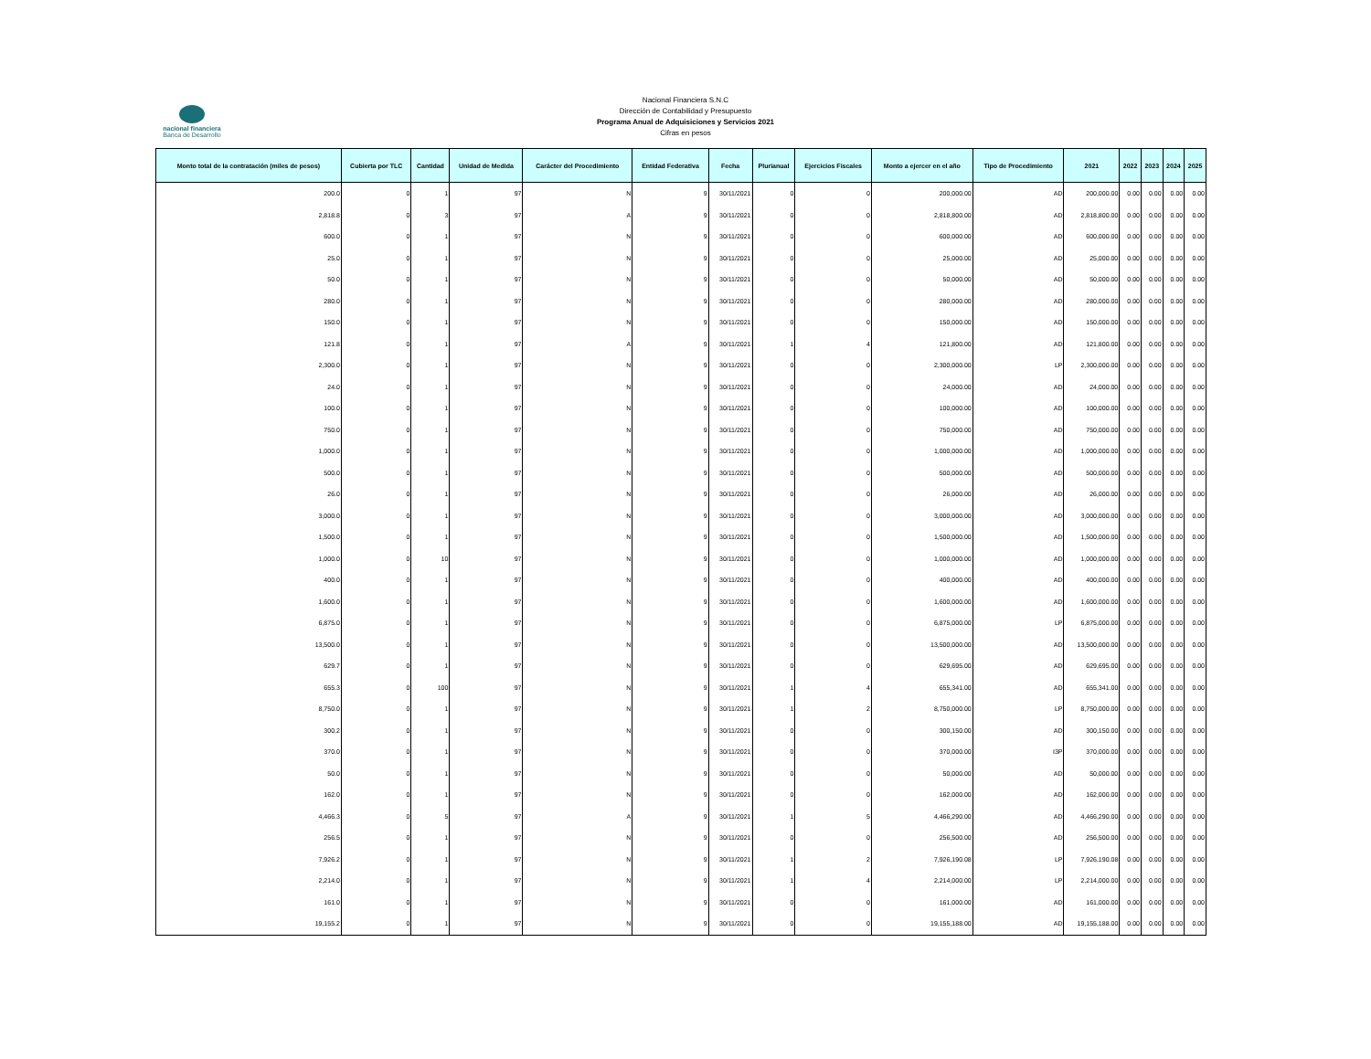nacional financiera
Banca de Desarrollo
Nacional Financiera S.N.C
Dirección de Contabilidad y Presupuesto
Programa Anual de Adquisiciones y Servicios 2021
Cifras en pesos
| Monto total de la contratación (miles de pesos) | Cubierta por TLC | Cantidad | Unidad de Medida | Carácter del Procedimiento | Entidad Federativa | Fecha | Plurianual | Ejercicios Fiscales | Monto a ejercer en el año | Tipo de Procedimiento | 2021 | 2022 | 2023 | 2024 | 2025 |
| --- | --- | --- | --- | --- | --- | --- | --- | --- | --- | --- | --- | --- | --- | --- | --- |
| 200.0 | 0 | 1 | 97 | N | 9 | 30/11/2021 | 0 | 0 | 200,000.00 | AD | 200,000.00 | 0.00 | 0.00 | 0.00 | 0.00 |
| 2,818.8 | 0 | 3 | 97 | A | 9 | 30/11/2021 | 0 | 0 | 2,818,800.00 | AD | 2,818,800.00 | 0.00 | 0.00 | 0.00 | 0.00 |
| 600.0 | 0 | 1 | 97 | N | 9 | 30/11/2021 | 0 | 0 | 600,000.00 | AD | 600,000.00 | 0.00 | 0.00 | 0.00 | 0.00 |
| 25.0 | 0 | 1 | 97 | N | 9 | 30/11/2021 | 0 | 0 | 25,000.00 | AD | 25,000.00 | 0.00 | 0.00 | 0.00 | 0.00 |
| 50.0 | 0 | 1 | 97 | N | 9 | 30/11/2021 | 0 | 0 | 50,000.00 | AD | 50,000.00 | 0.00 | 0.00 | 0.00 | 0.00 |
| 280.0 | 0 | 1 | 97 | N | 9 | 30/11/2021 | 0 | 0 | 280,000.00 | AD | 280,000.00 | 0.00 | 0.00 | 0.00 | 0.00 |
| 150.0 | 0 | 1 | 97 | N | 9 | 30/11/2021 | 0 | 0 | 150,000.00 | AD | 150,000.00 | 0.00 | 0.00 | 0.00 | 0.00 |
| 121.8 | 0 | 1 | 97 | A | 9 | 30/11/2021 | 1 | 4 | 121,800.00 | AD | 121,800.00 | 0.00 | 0.00 | 0.00 | 0.00 |
| 2,300.0 | 0 | 1 | 97 | N | 9 | 30/11/2021 | 0 | 0 | 2,300,000.00 | LP | 2,300,000.00 | 0.00 | 0.00 | 0.00 | 0.00 |
| 24.0 | 0 | 1 | 97 | N | 9 | 30/11/2021 | 0 | 0 | 24,000.00 | AD | 24,000.00 | 0.00 | 0.00 | 0.00 | 0.00 |
| 100.0 | 0 | 1 | 97 | N | 9 | 30/11/2021 | 0 | 0 | 100,000.00 | AD | 100,000.00 | 0.00 | 0.00 | 0.00 | 0.00 |
| 750.0 | 0 | 1 | 97 | N | 9 | 30/11/2021 | 0 | 0 | 750,000.00 | AD | 750,000.00 | 0.00 | 0.00 | 0.00 | 0.00 |
| 1,000.0 | 0 | 1 | 97 | N | 9 | 30/11/2021 | 0 | 0 | 1,000,000.00 | AD | 1,000,000.00 | 0.00 | 0.00 | 0.00 | 0.00 |
| 500.0 | 0 | 1 | 97 | N | 9 | 30/11/2021 | 0 | 0 | 500,000.00 | AD | 500,000.00 | 0.00 | 0.00 | 0.00 | 0.00 |
| 26.0 | 0 | 1 | 97 | N | 9 | 30/11/2021 | 0 | 0 | 26,000.00 | AD | 26,000.00 | 0.00 | 0.00 | 0.00 | 0.00 |
| 3,000.0 | 0 | 1 | 97 | N | 9 | 30/11/2021 | 0 | 0 | 3,000,000.00 | AD | 3,000,000.00 | 0.00 | 0.00 | 0.00 | 0.00 |
| 1,500.0 | 0 | 1 | 97 | N | 9 | 30/11/2021 | 0 | 0 | 1,500,000.00 | AD | 1,500,000.00 | 0.00 | 0.00 | 0.00 | 0.00 |
| 1,000.0 | 0 | 10 | 97 | N | 9 | 30/11/2021 | 0 | 0 | 1,000,000.00 | AD | 1,000,000.00 | 0.00 | 0.00 | 0.00 | 0.00 |
| 400.0 | 0 | 1 | 97 | N | 9 | 30/11/2021 | 0 | 0 | 400,000.00 | AD | 400,000.00 | 0.00 | 0.00 | 0.00 | 0.00 |
| 1,600.0 | 0 | 1 | 97 | N | 9 | 30/11/2021 | 0 | 0 | 1,600,000.00 | AD | 1,600,000.00 | 0.00 | 0.00 | 0.00 | 0.00 |
| 6,875.0 | 0 | 1 | 97 | N | 9 | 30/11/2021 | 0 | 0 | 6,875,000.00 | LP | 6,875,000.00 | 0.00 | 0.00 | 0.00 | 0.00 |
| 13,500.0 | 0 | 1 | 97 | N | 9 | 30/11/2021 | 0 | 0 | 13,500,000.00 | AD | 13,500,000.00 | 0.00 | 0.00 | 0.00 | 0.00 |
| 629.7 | 0 | 1 | 97 | N | 9 | 30/11/2021 | 0 | 0 | 629,695.00 | AD | 629,695.00 | 0.00 | 0.00 | 0.00 | 0.00 |
| 655.3 | 0 | 100 | 97 | N | 9 | 30/11/2021 | 1 | 4 | 655,341.00 | AD | 655,341.00 | 0.00 | 0.00 | 0.00 | 0.00 |
| 8,750.0 | 0 | 1 | 97 | N | 9 | 30/11/2021 | 1 | 2 | 8,750,000.00 | LP | 8,750,000.00 | 0.00 | 0.00 | 0.00 | 0.00 |
| 300.2 | 0 | 1 | 97 | N | 9 | 30/11/2021 | 0 | 0 | 300,150.00 | AD | 300,150.00 | 0.00 | 0.00 | 0.00 | 0.00 |
| 370.0 | 0 | 1 | 97 | N | 9 | 30/11/2021 | 0 | 0 | 370,000.00 | I3P | 370,000.00 | 0.00 | 0.00 | 0.00 | 0.00 |
| 50.0 | 0 | 1 | 97 | N | 9 | 30/11/2021 | 0 | 0 | 50,000.00 | AD | 50,000.00 | 0.00 | 0.00 | 0.00 | 0.00 |
| 162.0 | 0 | 1 | 97 | N | 9 | 30/11/2021 | 0 | 0 | 162,000.00 | AD | 162,000.00 | 0.00 | 0.00 | 0.00 | 0.00 |
| 4,466.3 | 0 | 5 | 97 | A | 9 | 30/11/2021 | 1 | 5 | 4,466,290.00 | AD | 4,466,290.00 | 0.00 | 0.00 | 0.00 | 0.00 |
| 256.5 | 0 | 1 | 97 | N | 9 | 30/11/2021 | 0 | 0 | 256,500.00 | AD | 256,500.00 | 0.00 | 0.00 | 0.00 | 0.00 |
| 7,926.2 | 0 | 1 | 97 | N | 9 | 30/11/2021 | 1 | 2 | 7,926,190.08 | LP | 7,926,190.08 | 0.00 | 0.00 | 0.00 | 0.00 |
| 2,214.0 | 0 | 1 | 97 | N | 9 | 30/11/2021 | 1 | 4 | 2,214,000.00 | LP | 2,214,000.00 | 0.00 | 0.00 | 0.00 | 0.00 |
| 161.0 | 0 | 1 | 97 | N | 9 | 30/11/2021 | 0 | 0 | 161,000.00 | AD | 161,000.00 | 0.00 | 0.00 | 0.00 | 0.00 |
| 19,155.2 | 0 | 1 | 97 | N | 9 | 30/11/2021 | 0 | 0 | 19,155,188.00 | AD | 19,155,188.00 | 0.00 | 0.00 | 0.00 | 0.00 |